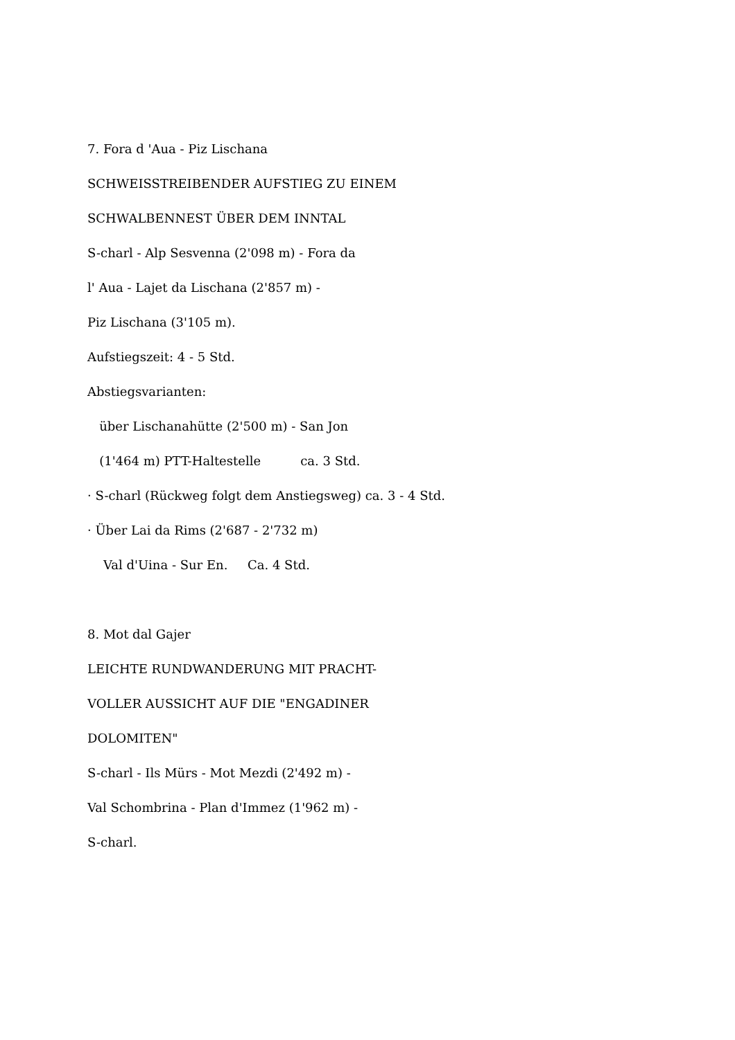7. Fora d 'Aua - Piz Lischana
SCHWEISSTREIBENDER AUFSTIEG ZU EINEM
SCHWALBENNEST ÜBER DEM INNTAL
S-charl - Alp Sesvenna (2'098 m) - Fora da
l' Aua - Lajet da Lischana (2'857 m) -
Piz Lischana (3'105 m).
Aufstiegszeit: 4 - 5 Std.
Abstiegsvarianten:
über Lischanahütte (2'500 m) - San Jon
(1'464 m) PTT-Haltestelle ca. 3 Std.
· S-charl (Rückweg folgt dem Anstiegsweg) ca. 3 - 4 Std.
· Über Lai da Rims (2'687 - 2'732 m)
Val d'Uina - Sur En. Ca. 4 Std.
8. Mot dal Gajer
LEICHTE RUNDWANDERUNG MIT PRACHT-
VOLLER AUSSICHT AUF DIE "ENGADINER
DOLOMITEN"
S-charl - Ils Mürs - Mot Mezdi (2'492 m) -
Val Schombrina - Plan d'Immez (1'962 m) -
S-charl.